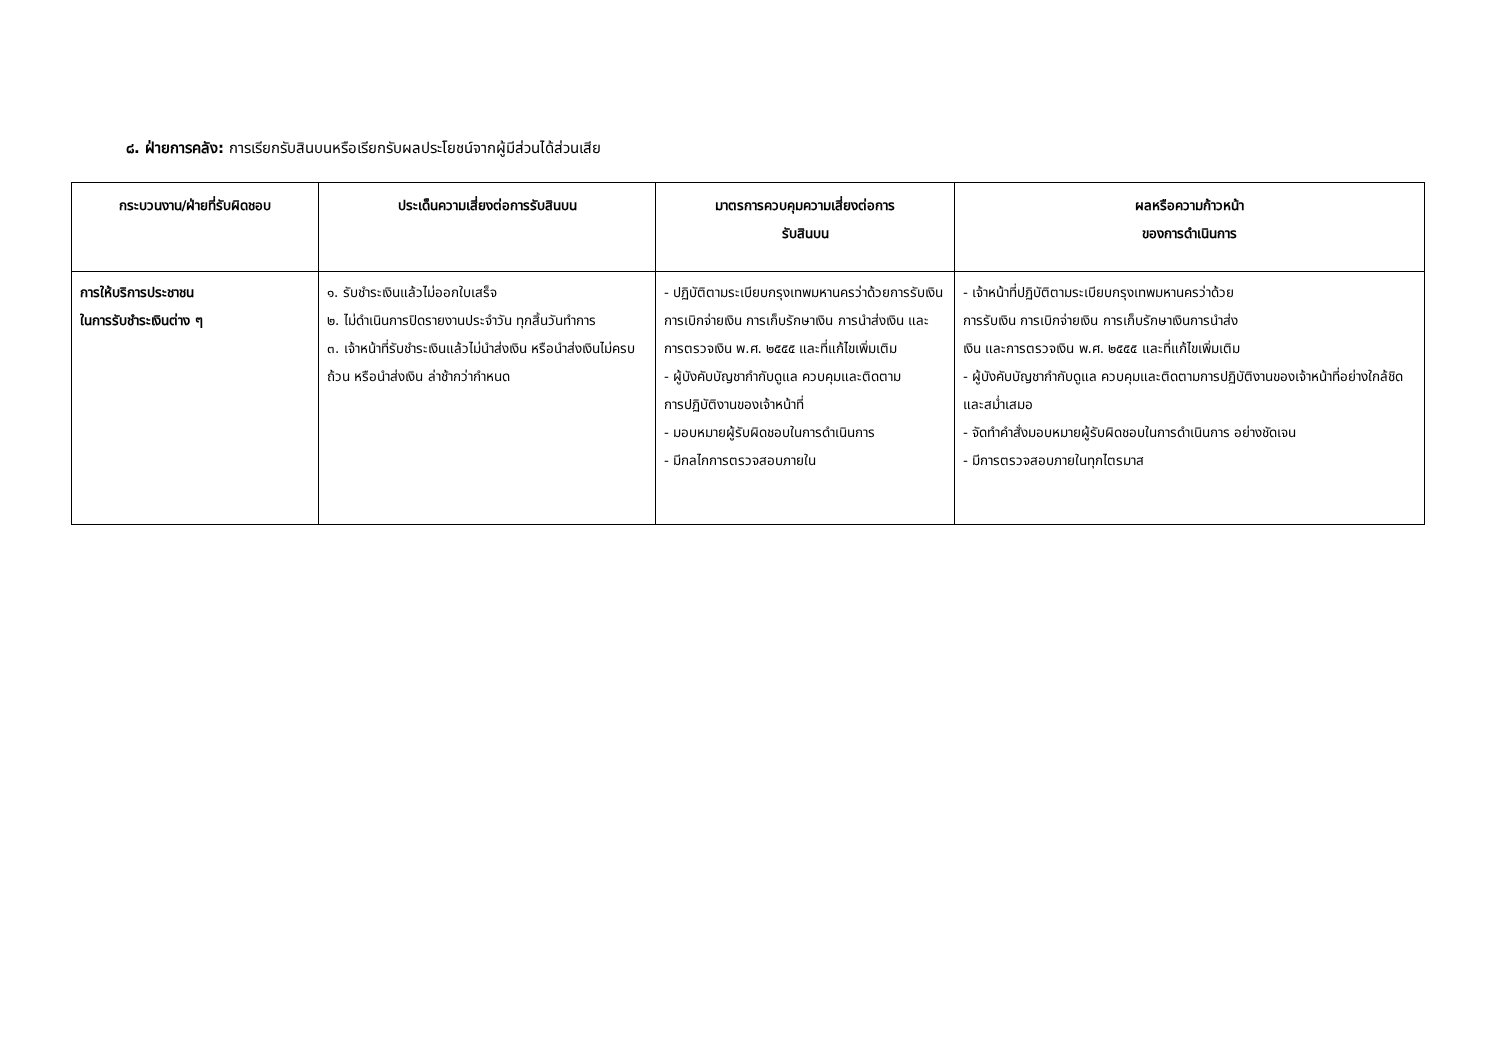๘. ฝ่ายการคลัง: การเรียกรับสินบนหรือเรียกรับผลประโยชน์จากผู้มีส่วนได้ส่วนเสีย
| กระบวนงาน/ฝ่ายที่รับผิดชอบ | ประเด็นความเสี่ยงต่อการรับสินบน | มาตรการควบคุมความเสี่ยงต่อการ รับสินบน | ผลหรือความก้าวหน้า ของการดำเนินการ |
| --- | --- | --- | --- |
| การให้บริการประชาชน ในการรับชำระเงินต่าง ๆ | ๑. รับชำระเงินแล้วไม่ออกใบเสร็จ ๒. ไม่ดำเนินการปิดรายงานประจำวัน ทุกสิ้นวันทำการ ๓. เจ้าหน้าที่รับชำระเงินแล้วไม่นำส่งเงิน หรือนำส่งเงินไม่ครบถ้วน หรือนำส่งเงิน ล่าช้ากว่ากำหนด | - ปฏิบัติตามระเบียบกรุงเทพมหานครว่าด้วยการรับเงิน การเบิกจ่ายเงิน การเก็บรักษาเงิน การนำส่งเงิน และการตรวจเงิน พ.ศ. ๒๕๕๕ และที่แก้ไขเพิ่มเติม - ผู้บังคับบัญชากำกับดูแล ควบคุมและติดตาม การปฏิบัติงานของเจ้าหน้าที่ - มอบหมายผู้รับผิดชอบในการดำเนินการ - มีกลไกการตรวจสอบภายใน | - เจ้าหน้าที่ปฏิบัติตามระเบียบกรุงเทพมหานครว่าด้วย การรับเงิน การเบิกจ่ายเงิน การเก็บรักษาเงินการนำส่ง เงิน และการตรวจเงิน พ.ศ. ๒๕๕๕ และที่แก้ไขเพิ่มเติม - ผู้บังคับบัญชากำกับดูแล ควบคุมและติดตามการปฏิบัติงานของเจ้าหน้าที่อย่างใกล้ชิดและสม่ำเสมอ - จัดทำคำสั่งมอบหมายผู้รับผิดชอบในการดำเนินการ อย่างชัดเจน - มีการตรวจสอบภายในทุกไตรมาส |